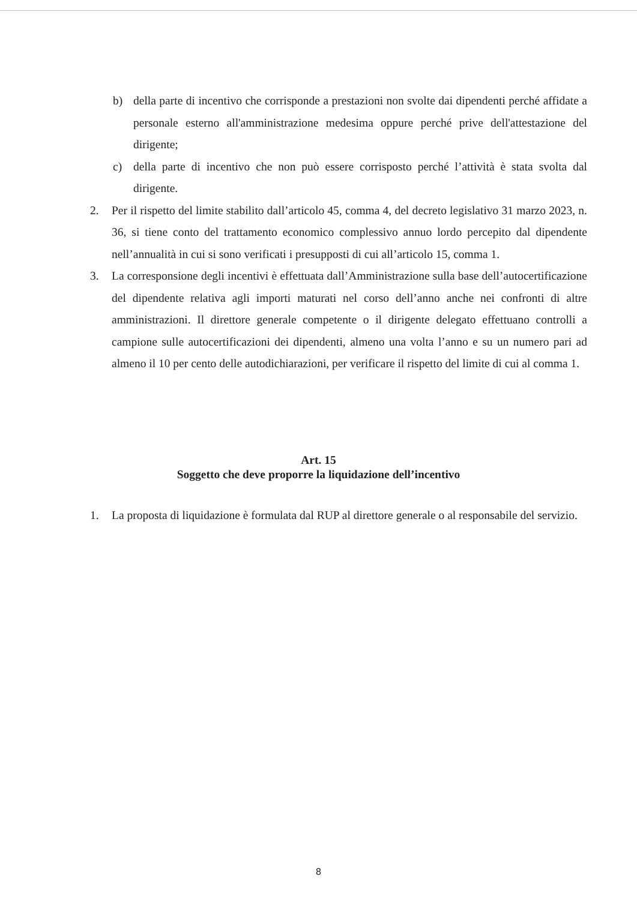b) della parte di incentivo che corrisponde a prestazioni non svolte dai dipendenti perché affidate a personale esterno all'amministrazione medesima oppure perché prive dell'attestazione del dirigente;
c) della parte di incentivo che non può essere corrisposto perché l’attività è stata svolta dal dirigente.
2. Per il rispetto del limite stabilito dall’articolo 45, comma 4, del decreto legislativo 31 marzo 2023, n. 36, si tiene conto del trattamento economico complessivo annuo lordo percepito dal dipendente nell’annualità in cui si sono verificati i presupposti di cui all’articolo 15, comma 1.
3. La corresponsione degli incentivi è effettuata dall’Amministrazione sulla base dell’autocertificazione del dipendente relativa agli importi maturati nel corso dell’anno anche nei confronti di altre amministrazioni. Il direttore generale competente o il dirigente delegato effettuano controlli a campione sulle autocertificazioni dei dipendenti, almeno una volta l’anno e su un numero pari ad almeno il 10 per cento delle autodichiarazioni, per verificare il rispetto del limite di cui al comma 1.
Art. 15
Soggetto che deve proporre la liquidazione dell’incentivo
1. La proposta di liquidazione è formulata dal RUP al direttore generale o al responsabile del servizio.
8